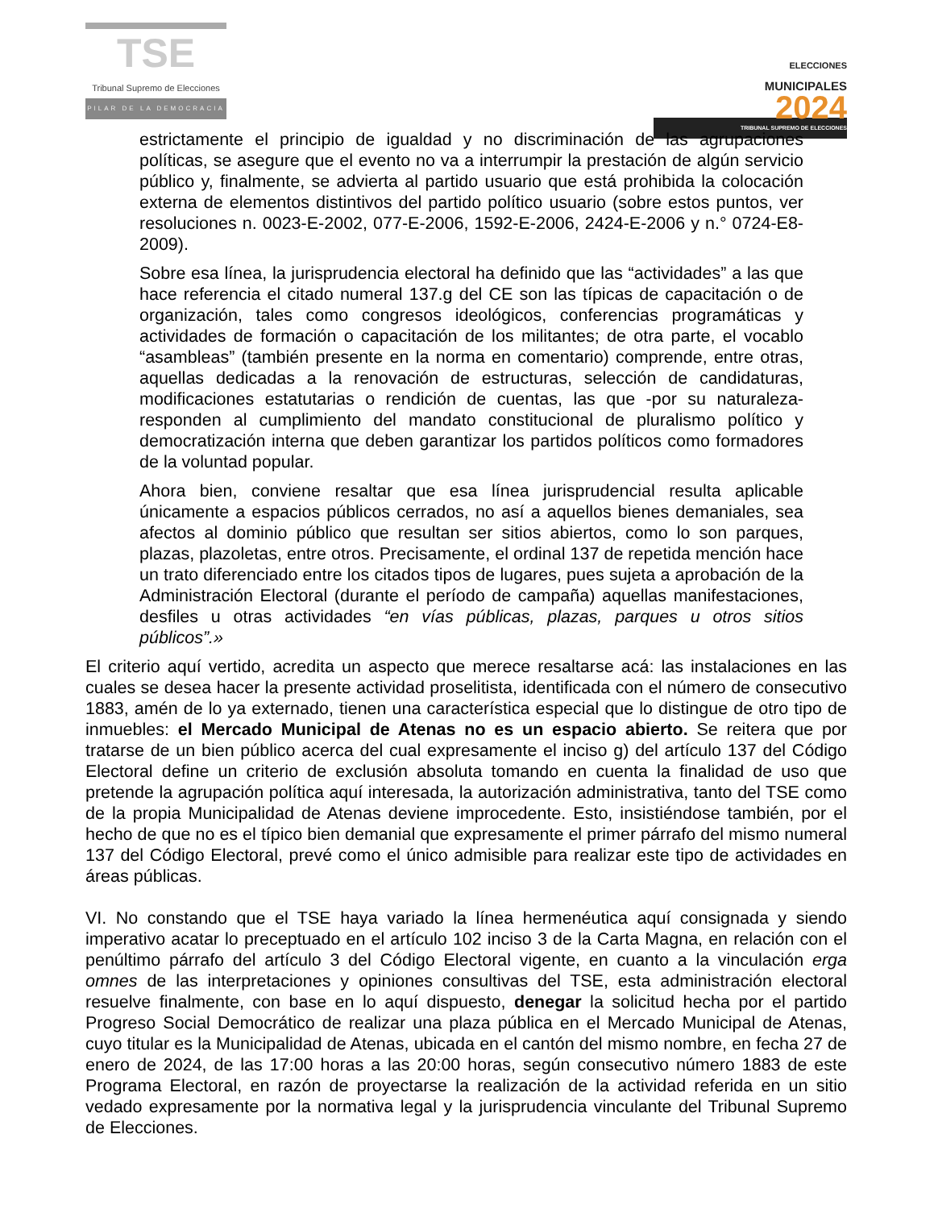TSE
Tribunal Supremo de Elecciones
PILAR DE LA DEMOCRACIA
ELECCIONES
MUNICIPALES
2024
TRIBUNAL SUPREMO DE ELECCIONES
estrictamente el principio de igualdad y no discriminación de las agrupaciones políticas, se asegure que el evento no va a interrumpir la prestación de algún servicio público y, finalmente, se advierta al partido usuario que está prohibida la colocación externa de elementos distintivos del partido político usuario (sobre estos puntos, ver resoluciones n. 0023-E-2002, 077-E-2006, 1592-E-2006, 2424-E-2006 y n.° 0724-E8-2009).
Sobre esa línea, la jurisprudencia electoral ha definido que las “actividades” a las que hace referencia el citado numeral 137.g del CE son las típicas de capacitación o de organización, tales como congresos ideológicos, conferencias programáticas y actividades de formación o capacitación de los militantes; de otra parte, el vocablo “asambleas” (también presente en la norma en comentario) comprende, entre otras, aquellas dedicadas a la renovación de estructuras, selección de candidaturas, modificaciones estatutarias o rendición de cuentas, las que -por su naturaleza- responden al cumplimiento del mandato constitucional de pluralismo político y democratización interna que deben garantizar los partidos políticos como formadores de la voluntad popular.
Ahora bien, conviene resaltar que esa línea jurisprudencial resulta aplicable únicamente a espacios públicos cerrados, no así a aquellos bienes demaniales, sea afectos al dominio público que resultan ser sitios abiertos, como lo son parques, plazas, plazoletas, entre otros. Precisamente, el ordinal 137 de repetida mención hace un trato diferenciado entre los citados tipos de lugares, pues sujeta a aprobación de la Administración Electoral (durante el período de campaña) aquellas manifestaciones, desfiles u otras actividades “en vías públicas, plazas, parques u otros sitios públicos”.»
El criterio aquí vertido, acredita un aspecto que merece resaltarse acá: las instalaciones en las cuales se desea hacer la presente actividad proselitista, identificada con el número de consecutivo 1883, amén de lo ya externado, tienen una característica especial que lo distingue de otro tipo de inmuebles: el Mercado Municipal de Atenas no es un espacio abierto. Se reitera que por tratarse de un bien público acerca del cual expresamente el inciso g) del artículo 137 del Código Electoral define un criterio de exclusión absoluta tomando en cuenta la finalidad de uso que pretende la agrupación política aquí interesada, la autorización administrativa, tanto del TSE como de la propia Municipalidad de Atenas deviene improcedente. Esto, insistiéndose también, por el hecho de que no es el típico bien demanial que expresamente el primer párrafo del mismo numeral 137 del Código Electoral, prevé como el único admisible para realizar este tipo de actividades en áreas públicas.
VI. No constando que el TSE haya variado la línea hermenéutica aquí consignada y siendo imperativo acatar lo preceptuado en el artículo 102 inciso 3 de la Carta Magna, en relación con el penúltimo párrafo del artículo 3 del Código Electoral vigente, en cuanto a la vinculación erga omnes de las interpretaciones y opiniones consultivas del TSE, esta administración electoral resuelve finalmente, con base en lo aquí dispuesto, denegar la solicitud hecha por el partido Progreso Social Democrático de realizar una plaza pública en el Mercado Municipal de Atenas, cuyo titular es la Municipalidad de Atenas, ubicada en el cantón del mismo nombre, en fecha 27 de enero de 2024, de las 17:00 horas a las 20:00 horas, según consecutivo número 1883 de este Programa Electoral, en razón de proyectarse la realización de la actividad referida en un sitio vedado expresamente por la normativa legal y la jurisprudencia vinculante del Tribunal Supremo de Elecciones.